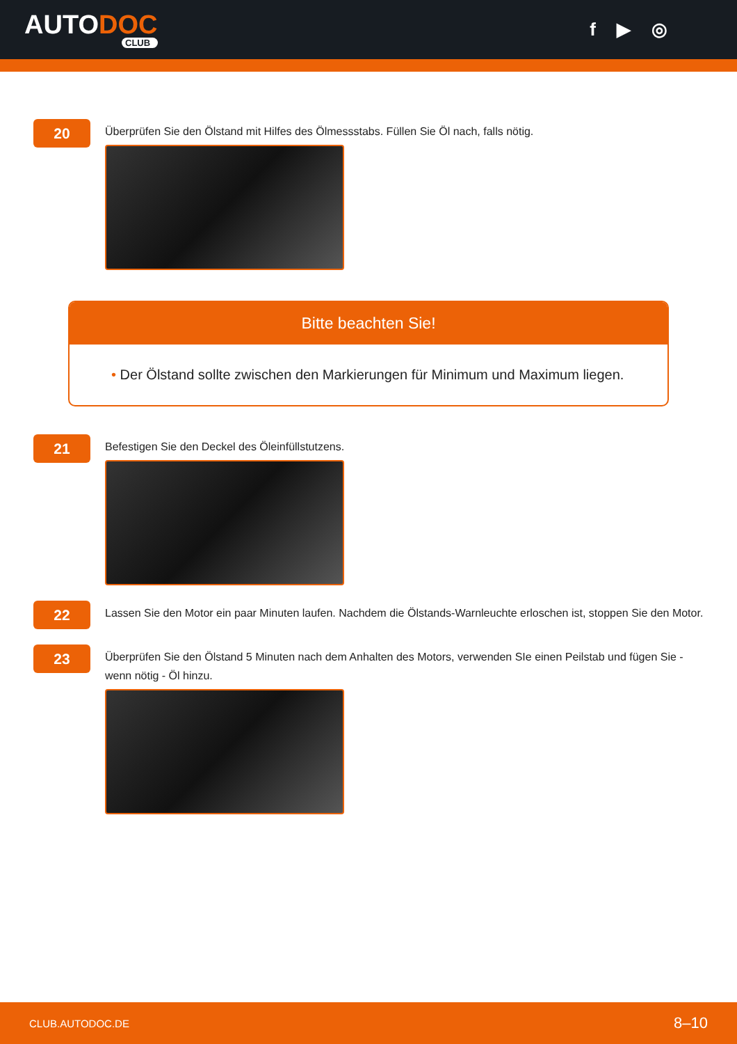AUTODOC
CLUB
f ▶ ◎
20
Überprüfen Sie den Ölstand mit Hilfes des Ölmessstabs. Füllen Sie Öl nach, falls nötig.
Bitte beachten Sie!
• Der Ölstand sollte zwischen den Markierungen für Minimum und Maximum liegen.
21
Befestigen Sie den Deckel des Öleinfüllstutzens.
22
Lassen Sie den Motor ein paar Minuten laufen. Nachdem die Ölstands-Warnleuchte erloschen ist, stoppen Sie den Motor.
23
Überprüfen Sie den Ölstand 5 Minuten nach dem Anhalten des Motors, verwenden SIe einen Peilstab und fügen Sie - wenn nötig - Öl hinzu.
CLUB.AUTODOC.DE 8–10